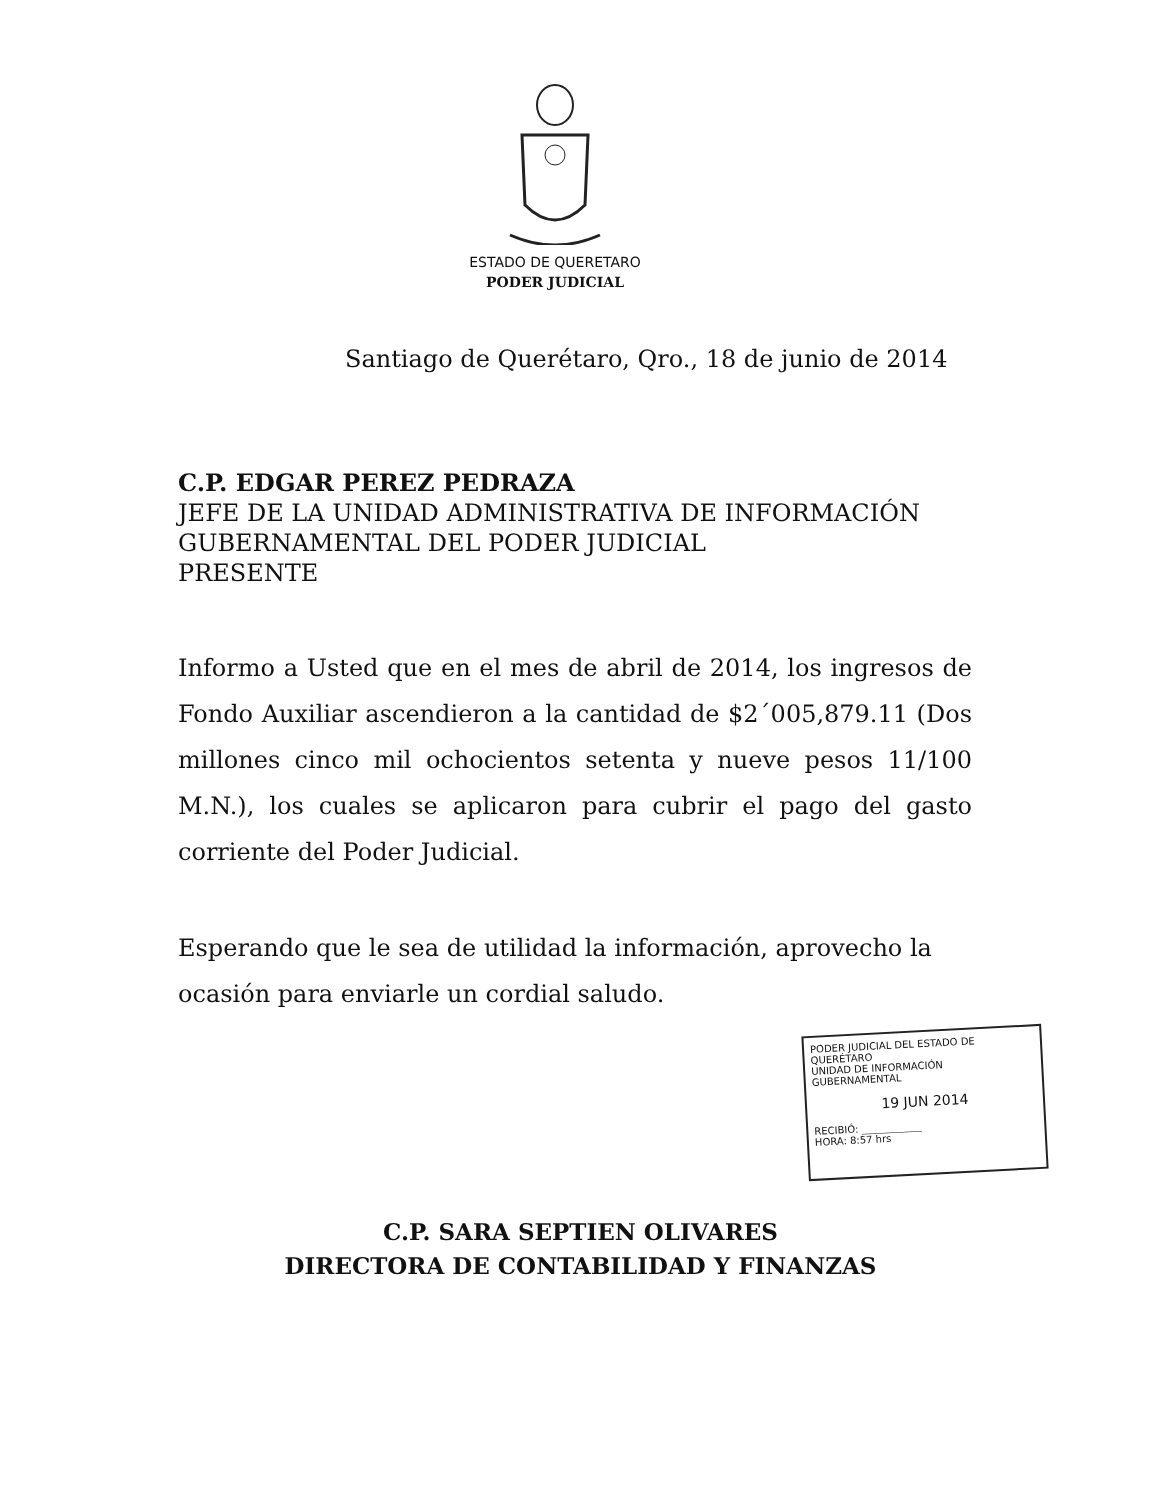ESTADO DE QUERETARO
PODER JUDICIAL
Santiago de Querétaro, Qro., 18 de junio de 2014
C.P. EDGAR PEREZ PEDRAZA
JEFE DE LA UNIDAD ADMINISTRATIVA DE INFORMACIÓN
GUBERNAMENTAL DEL PODER JUDICIAL
PRESENTE
Informo a Usted que en el mes de abril de 2014, los ingresos de Fondo Auxiliar ascendieron a la cantidad de $2´005,879.11 (Dos millones cinco mil ochocientos setenta y nueve pesos 11/100 M.N.), los cuales se aplicaron para cubrir el pago del gasto corriente del Poder Judicial.
Esperando que le sea de utilidad la información, aprovecho la ocasión para enviarle un cordial saludo.
PODER JUDICIAL DEL ESTADO DE QUERÉTARO
UNIDAD DE INFORMACIÓN GUBERNAMENTAL
19 JUN 2014
RECIBIÓ: ____________
HORA: 8:57 hrs
C.P. SARA SEPTIEN OLIVARES
DIRECTORA DE CONTABILIDAD Y FINANZAS